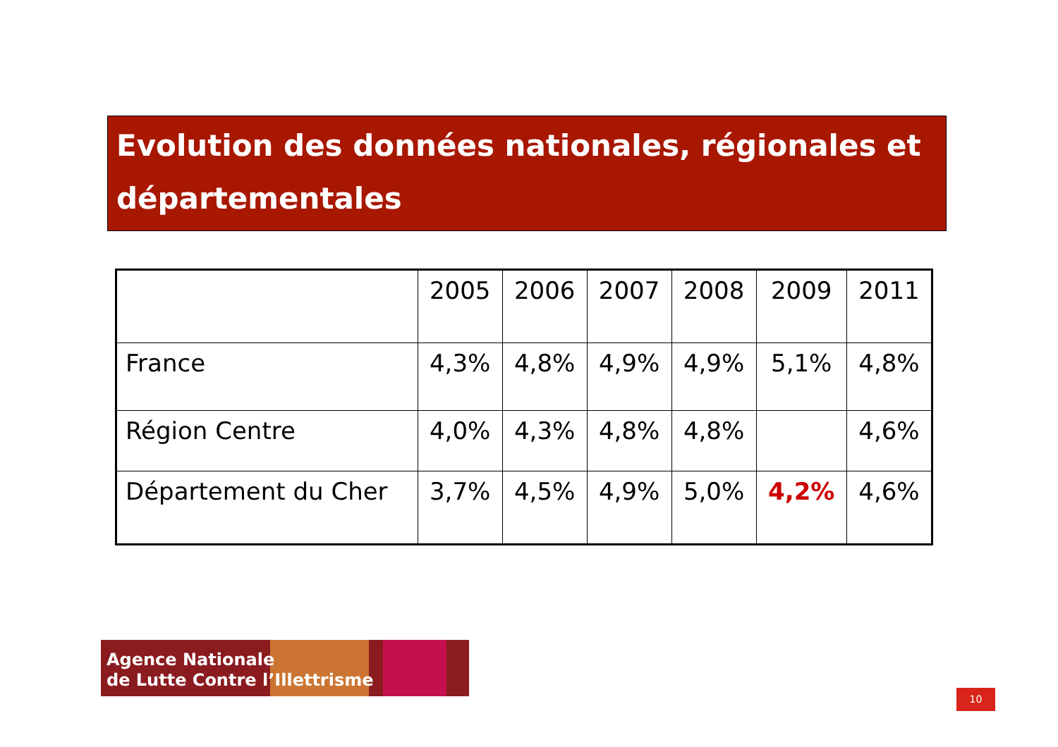Evolution des données nationales, régionales et départementales
| | 2005 | 2006 | 2007 | 2008 | 2009 | 2011 |
| --- | --- | --- | --- | --- | --- | --- |
| France | 4,3% | 4,8% | 4,9% | 4,9% | 5,1% | 4,8% |
| Région Centre | 4,0% | 4,3% | 4,8% | 4,8% | | 4,6% |
| Département du Cher | 3,7% | 4,5% | 4,9% | 5,0% | 4,2% | 4,6% |
Agence Nationale
de Lutte Contre l’Illettrisme
10